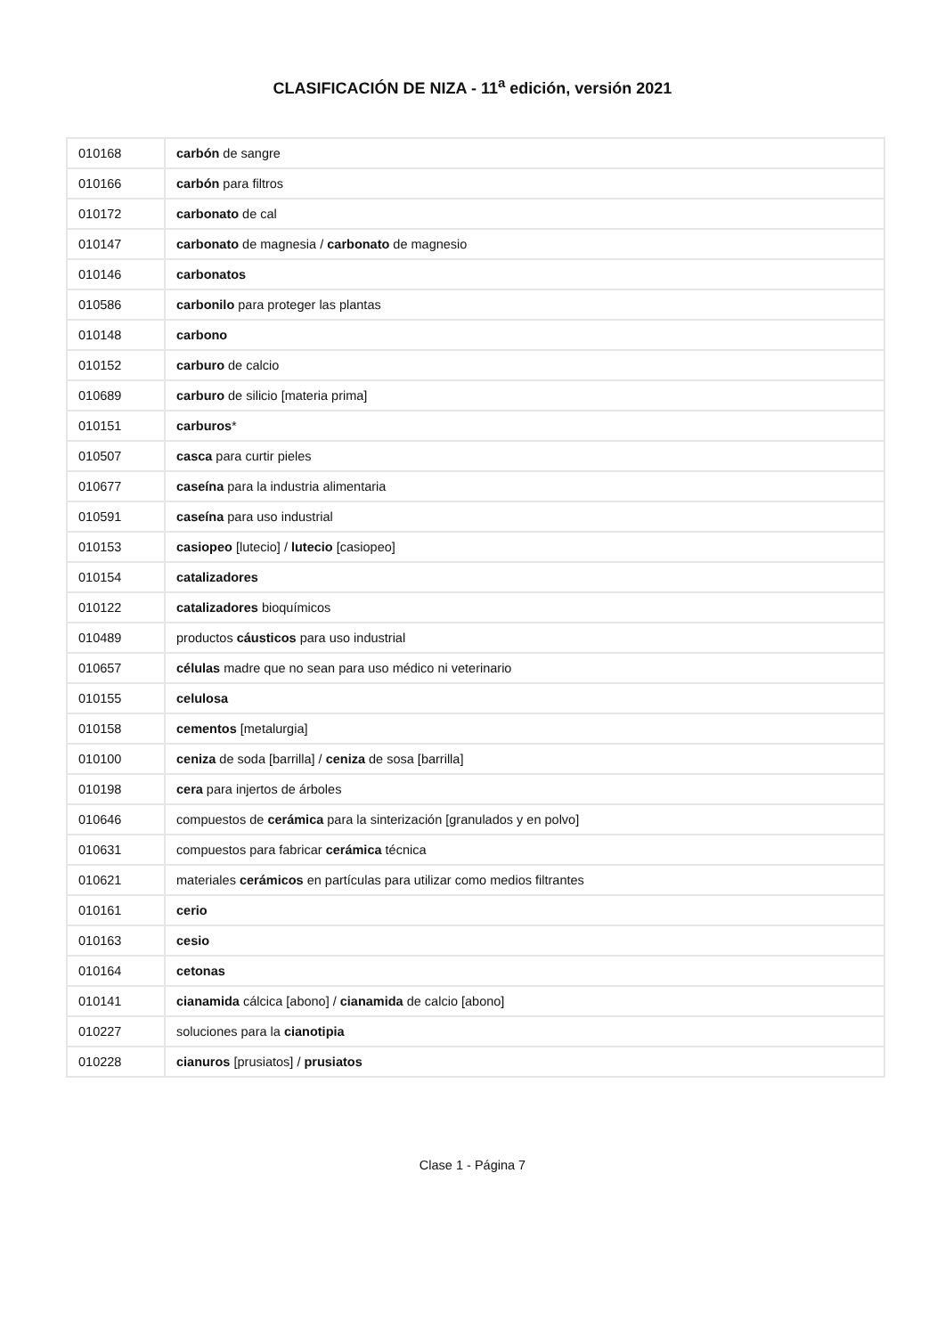CLASIFICACIÓN DE NIZA - 11<sup>a</sup> edición, versión 2021
| 010168 | carbón de sangre |
| 010166 | carbón para filtros |
| 010172 | carbonato de cal |
| 010147 | carbonato de magnesia / carbonato de magnesio |
| 010146 | carbonatos |
| 010586 | carbonilo para proteger las plantas |
| 010148 | carbono |
| 010152 | carburo de calcio |
| 010689 | carburo de silicio [materia prima] |
| 010151 | carburos * |
| 010507 | casca para curtir pieles |
| 010677 | caseína para la industria alimentaria |
| 010591 | caseína para uso industrial |
| 010153 | casiopeo [lutecio] / lutecio [casiopeo] |
| 010154 | catalizadores |
| 010122 | catalizadores bioquímicos |
| 010489 | productos cáusticos para uso industrial |
| 010657 | células madre que no sean para uso médico ni veterinario |
| 010155 | celulosa |
| 010158 | cementos [metalurgia] |
| 010100 | ceniza de soda [barrilla] / ceniza de sosa [barrilla] |
| 010198 | cera para injertos de árboles |
| 010646 | compuestos de cerámica para la sinterización [granulados y en polvo] |
| 010631 | compuestos para fabricar cerámica técnica |
| 010621 | materiales cerámicos en partículas para utilizar como medios filtrantes |
| 010161 | cerio |
| 010163 | cesio |
| 010164 | cetonas |
| 010141 | cianamida cálcica [abono] / cianamida de calcio [abono] |
| 010227 | soluciones para la cianotipia |
| 010228 | cianuros [prusiatos] / prusiatos |
Clase 1 - Página 7